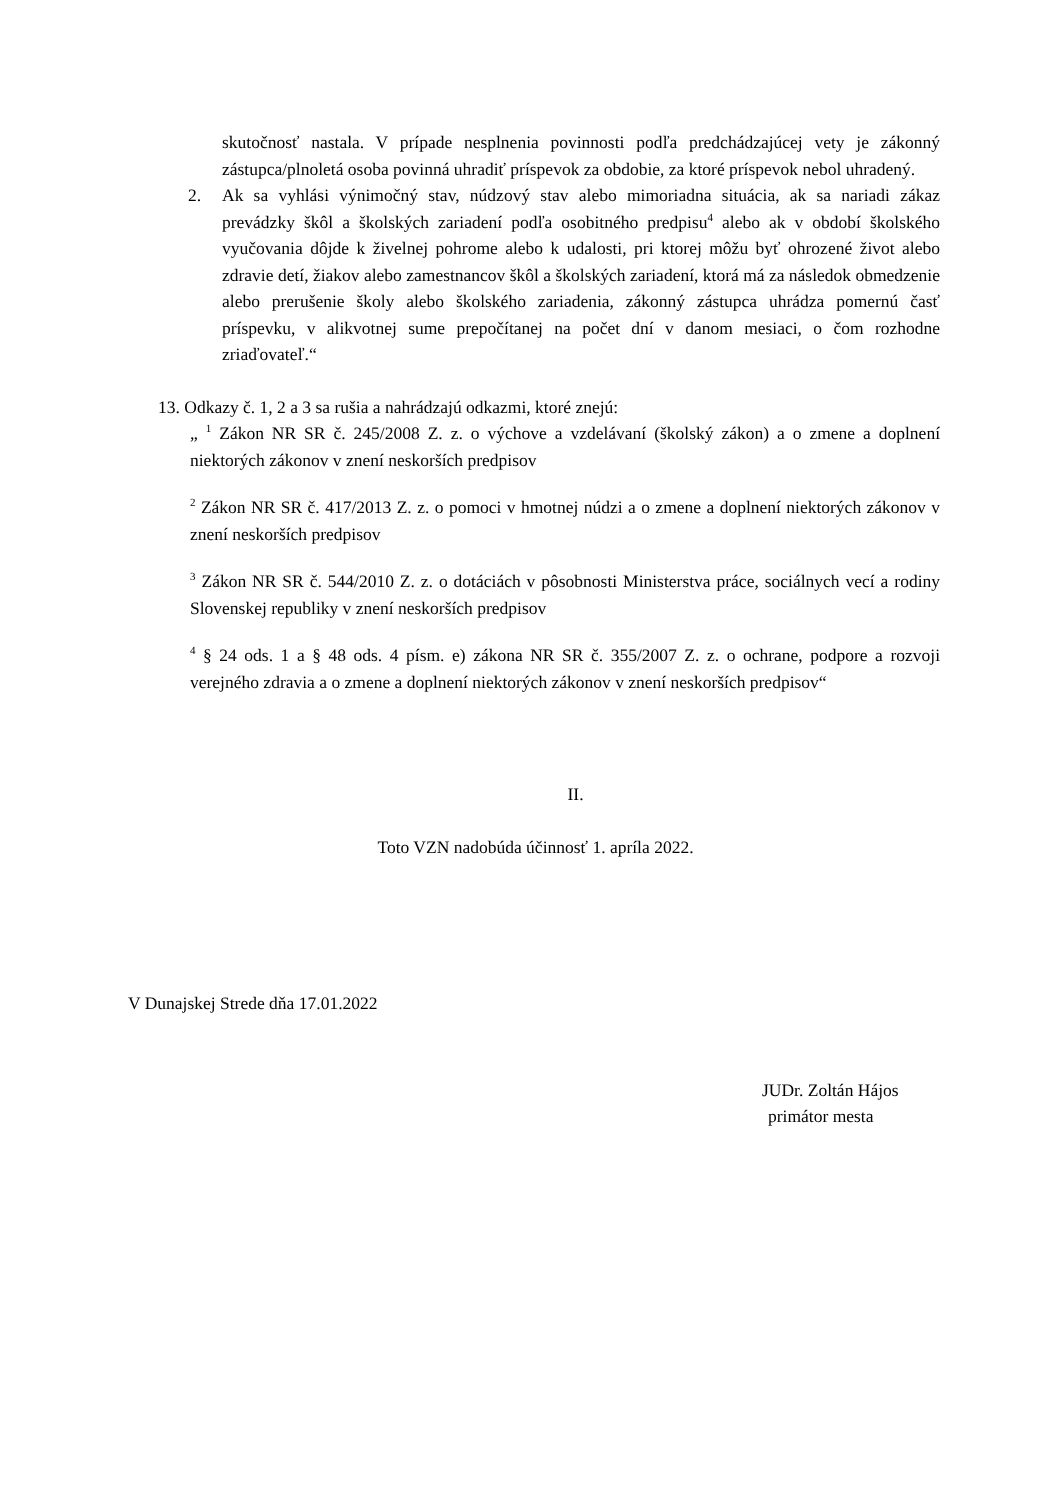skutočnosť nastala. V prípade nesplnenia povinnosti podľa predchádzajúcej vety je zákonný zástupca/plnoletá osoba povinná uhradiť príspevok za obdobie, za ktoré príspevok nebol uhradený.
2. Ak sa vyhlási výnimočný stav, núdzový stav alebo mimoriadna situácia, ak sa nariadi zákaz prevádzky škôl a školských zariadení podľa osobitného predpisu<sup>4</sup> alebo ak v období školského vyučovania dôjde k živelnej pohrome alebo k udalosti, pri ktorej môžu byť ohrozené život alebo zdravie detí, žiakov alebo zamestnancov škôl a školských zariadení, ktorá má za následok obmedzenie alebo prerušenie školy alebo školského zariadenia, zákonný zástupca uhrádza pomernú časť príspevku, v alikvotnej sume prepočítanej na počet dní v danom mesiaci, o čom rozhodne zriaďovateľ.“
13. Odkazy č. 1, 2 a 3 sa rušia a nahrádzajú odkazmi, ktoré znejú:
„ <sup>1</sup> Zákon NR SR č. 245/2008 Z. z. o výchove a vzdelávaní (školský zákon) a o zmene a doplnení niektorých zákonov v znení neskorších predpisov
<sup>2</sup> Zákon NR SR č. 417/2013 Z. z. o pomoci v hmotnej núdzi a o zmene a doplnení niektorých zákonov v znení neskorších predpisov
<sup>3</sup> Zákon NR SR č. 544/2010 Z. z. o dotáciách v pôsobnosti Ministerstva práce, sociálnych vecí a rodiny Slovenskej republiky v znení neskorších predpisov
<sup>4</sup> § 24 ods. 1 a § 48 ods. 4 písm. e) zákona NR SR č. 355/2007 Z. z. o ochrane, podpore a rozvoji verejného zdravia a o zmene a doplnení niektorých zákonov v znení neskorších predpisov“
II.
Toto VZN nadobúda účinnosť 1. apríla 2022.
V Dunajskej Strede dňa 17.01.2022
JUDr. Zoltán Hájos
primátor mesta